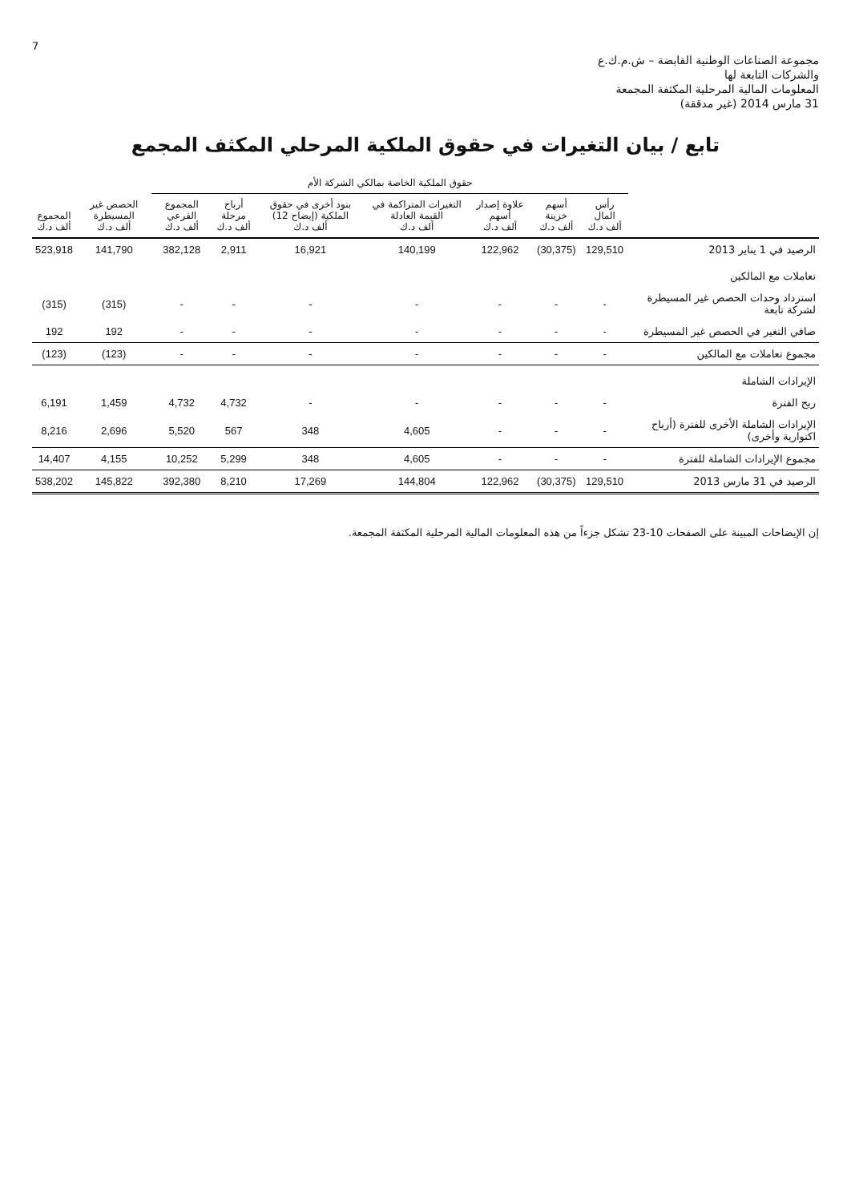7
مجموعة الصناعات الوطنية القابضة – ش.م.ك.ع
والشركات التابعة لها
المعلومات المالية المرحلية المكثفة المجمعة
31 مارس 2014 (غير مدققة)
تابع / بيان التغيرات في حقوق الملكية المرحلي المكثف المجمع
| | حقوق الملكية الخاصة بمالكي الشركة الأم | | | | | | | | |
| --- | --- | --- | --- | --- | --- | --- | --- | --- | --- |
| | رأس المال ألف د.ك | أسهم خزينة ألف د.ك | علاوة إصدار أسهم ألف د.ك | التغيرات المتراكمة في القيمة العادلة ألف د.ك | بنود أخرى في حقوق الملكية (إيضاح 12) ألف د.ك | أرباح مرحلة ألف د.ك | المجموع الفرعي ألف د.ك | الحصص غير المسيطرة ألف د.ك | المجموع ألف د.ك |
| الرصيد في 1 يناير 2013 | 129,510 | (30,375) | 122,962 | 140,199 | 16,921 | 2,911 | 382,128 | 141,790 | 523,918 |
| تعاملات مع المالكين | | | | | | | | | |
| استرداد وحدات الحصص غير المسيطرة لشركة تابعة | - | - | - | - | - | - | - | (315) | (315) |
| صافي التغير في الحصص غير المسيطرة | - | - | - | - | - | - | - | 192 | 192 |
| مجموع تعاملات مع المالكين | - | - | - | - | - | - | - | (123) | (123) |
| الإيرادات الشاملة | | | | | | | | | |
| ربح الفترة | - | - | - | - | - | 4,732 | 4,732 | 1,459 | 6,191 |
| الإيرادات الشاملة الأخرى للفترة (أرباح اكتوارية وأخرى) | - | - | - | 4,605 | 348 | 567 | 5,520 | 2,696 | 8,216 |
| مجموع الإيرادات الشاملة للفترة | - | - | - | 4,605 | 348 | 5,299 | 10,252 | 4,155 | 14,407 |
| الرصيد في 31 مارس 2013 | 129,510 | (30,375) | 122,962 | 144,804 | 17,269 | 8,210 | 392,380 | 145,822 | 538,202 |
إن الإيضاحات المبينة على الصفحات 10-23 تشكل جزءاً من هذه المعلومات المالية المرحلية المكثفة المجمعة.